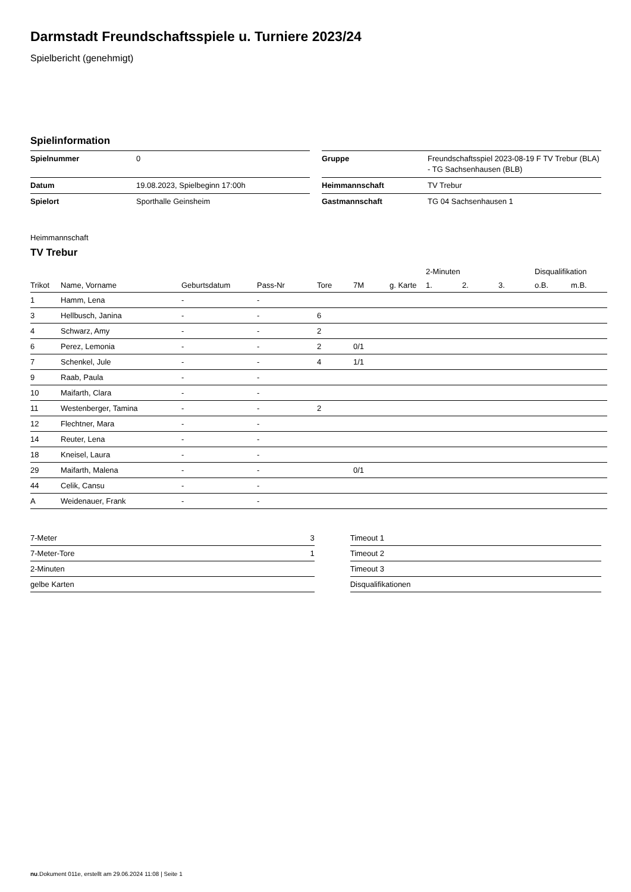Darmstadt Freundschaftsspiele u. Turniere 2023/24
Spielbericht (genehmigt)
Spielinformation
| Spielnummer | 0 |
| Datum | 19.08.2023, Spielbeginn 17:00h |
| Spielort | Sporthalle Geinsheim |
| Gruppe | Freundschaftsspiel 2023-08-19 F TV Trebur (BLA) - TG Sachsenhausen (BLB) |
| Heimmannschaft | TV Trebur |
| Gastmannschaft | TG 04 Sachsenhausen 1 |
Heimmannschaft
TV Trebur
| | | | | | | | 2-Minuten | | | Disqualifikation | |
| --- | --- | --- | --- | --- | --- | --- | --- | --- | --- | --- | --- |
| Trikot | Name, Vorname | Geburtsdatum | Pass-Nr | Tore | 7M | g. Karte | 1. | 2. | 3. | o.B. | m.B. |
| 1 | Hamm, Lena | - | - | | | | | | | | |
| 3 | Hellbusch, Janina | - | - | 6 | | | | | | | |
| 4 | Schwarz, Amy | - | - | 2 | | | | | | | |
| 6 | Perez, Lemonia | - | - | 2 | 0/1 | | | | | | |
| 7 | Schenkel, Jule | - | - | 4 | 1/1 | | | | | | |
| 9 | Raab, Paula | - | - | | | | | | | | |
| 10 | Maifarth, Clara | - | - | | | | | | | | |
| 11 | Westenberger, Tamina | - | - | 2 | | | | | | | |
| 12 | Flechtner, Mara | - | - | | | | | | | | |
| 14 | Reuter, Lena | - | - | | | | | | | | |
| 18 | Kneisel, Laura | - | - | | | | | | | | |
| 29 | Maifarth, Malena | - | - | | 0/1 | | | | | | |
| 44 | Celik, Cansu | - | - | | | | | | | | |
| A | Weidenauer, Frank | - | - | | | | | | | | |
| 7-Meter | 3 |
| 7-Meter-Tore | 1 |
| 2-Minuten | |
| gelbe Karten | |
| Timeout 1 |
| Timeout 2 |
| Timeout 3 |
| Disqualifikationen |
nu.Dokument 011e, erstellt am 29.06.2024 11:08 | Seite 1